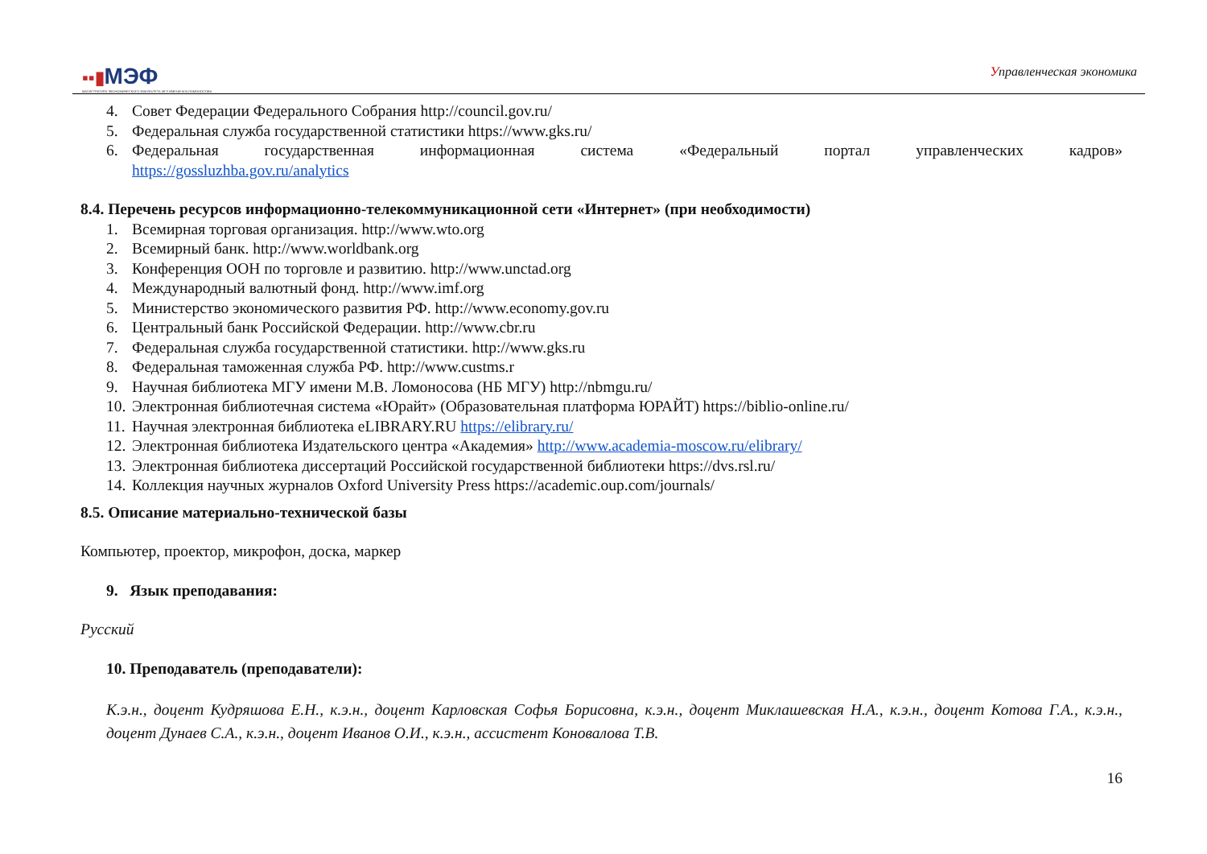▪▪▮МЭФ
МАГИСТРАТУРА ЭКОНОМИЧЕСКОГО ФАКУЛЬТЕТА МГУ ИМЕНИ М.В.ЛОМОНОСОВА
Управленческая экономика
4. Совет Федерации Федерального Собрания http://council.gov.ru/
5. Федеральная служба государственной статистики https://www.gks.ru/
6. Федеральная государственная информационная система «Федеральный портал управленческих кадров»
https://gossluzhba.gov.ru/analytics
8.4. Перечень ресурсов информационно-телекоммуникационной сети «Интернет» (при необходимости)
1. Всемирная торговая организация. http://www.wto.org
2. Всемирный банк. http://www.worldbank.org
3. Конференция ООН по торговле и развитию. http://www.unctad.org
4. Международный валютный фонд. http://www.imf.org
5. Министерство экономического развития РФ. http://www.economy.gov.ru
6. Центральный банк Российской Федерации. http://www.cbr.ru
7. Федеральная служба государственной статистики. http://www.gks.ru
8. Федеральная таможенная служба РФ. http://www.custms.r
9. Научная библиотека МГУ имени М.В. Ломоносова (НБ МГУ) http://nbmgu.ru/
10. Электронная библиотечная система «Юрайт» (Образовательная платформа ЮРАЙТ) https://biblio-online.ru/
11. Научная электронная библиотека eLIBRARY.RU https://elibrary.ru/
12. Электронная библиотека Издательского центра «Академия» http://www.academia-moscow.ru/elibrary/
13. Электронная библиотека диссертаций Российской государственной библиотеки https://dvs.rsl.ru/
14. Коллекция научных журналов Oxford University Press https://academic.oup.com/journals/
8.5. Описание материально-технической базы
Компьютер, проектор, микрофон, доска, маркер
9. Язык преподавания:
Русский
10. Преподаватель (преподаватели):
К.э.н., доцент Кудряшова Е.Н., к.э.н., доцент Карловская Софья Борисовна, к.э.н., доцент Миклашевская Н.А., к.э.н., доцент Котова Г.А., к.э.н., доцент Дунаев С.А., к.э.н., доцент Иванов О.И., к.э.н., ассистент Коновалова Т.В.
16